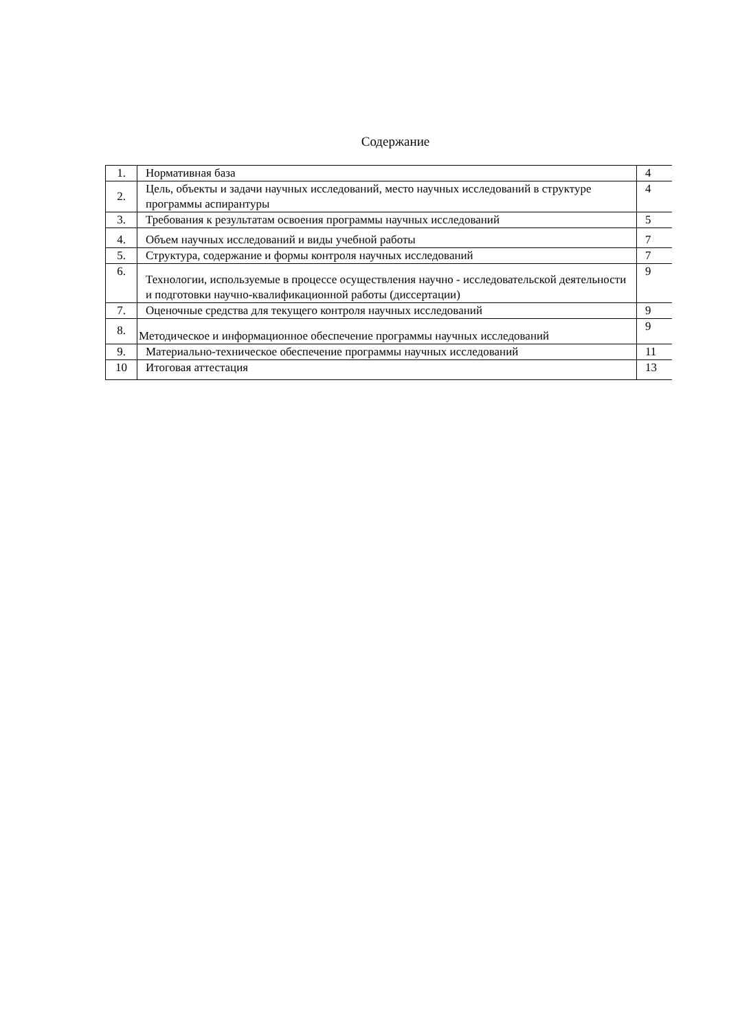Содержание
| 1. | Нормативная база | 4 |
| 2. | Цель, объекты и задачи научных исследований, место научных исследований в структуре программы аспирантуры | 4 |
| 3. | Требования к результатам освоения программы научных исследований | 5 |
| 4. | Объем научных исследований и виды учебной работы | 7 |
| 5. | Структура, содержание и формы контроля научных исследований | 7 |
| 6. | Технологии, используемые в процессе осуществления научно - исследовательской деятельности и подготовки научно-квалификационной работы (диссертации) | 9 |
| 7. | Оценочные средства для текущего контроля научных исследований | 9 |
| 8. | Методическое и информационное обеспечение программы научных исследований | 9 |
| 9. | Материально-техническое обеспечение программы научных исследований | 11 |
| 10 | Итоговая аттестация | 13 |